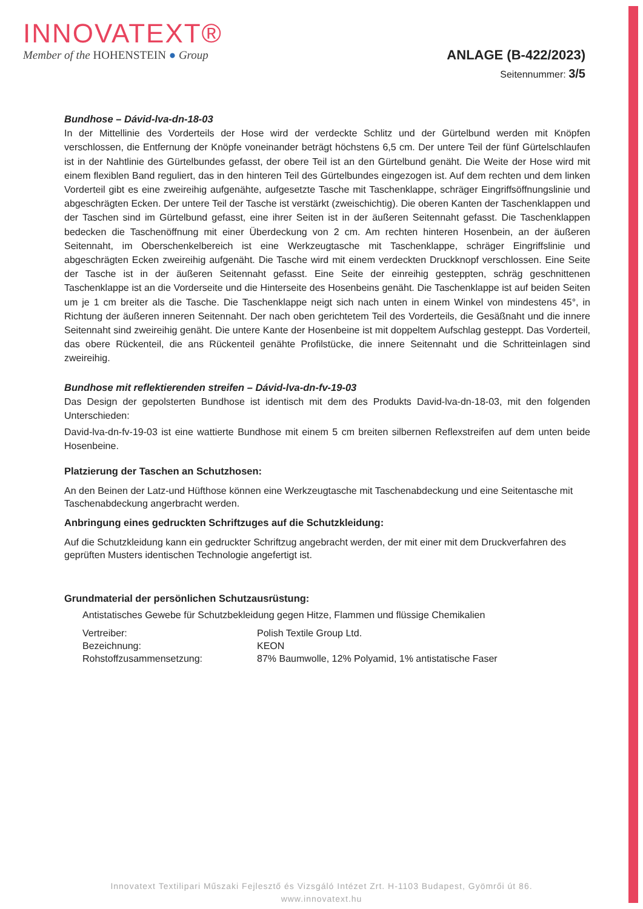INNOVATEXT®
Member of the HOHENSTEIN ● Group
ANLAGE (B-422/2023)
Seitennummer: 3/5
Bundhose – Dávid-lva-dn-18-03
In der Mittellinie des Vorderteils der Hose wird der verdeckte Schlitz und der Gürtelbund werden mit Knöpfen verschlossen, die Entfernung der Knöpfe voneinander beträgt höchstens 6,5 cm. Der untere Teil der fünf Gürtelschlaufen ist in der Nahtlinie des Gürtelbundes gefasst, der obere Teil ist an den Gürtelbund genäht. Die Weite der Hose wird mit einem flexiblen Band reguliert, das in den hinteren Teil des Gürtelbundes eingezogen ist. Auf dem rechten und dem linken Vorderteil gibt es eine zweireihig aufgenähte, aufgesetzte Tasche mit Taschenklappe, schräger Eingriffsöffnungslinie und abgeschrägten Ecken. Der untere Teil der Tasche ist verstärkt (zweischichtig). Die oberen Kanten der Taschenklappen und der Taschen sind im Gürtelbund gefasst, eine ihrer Seiten ist in der äußeren Seitennaht gefasst. Die Taschenklappen bedecken die Taschenöffnung mit einer Überdeckung von 2 cm. Am rechten hinteren Hosenbein, an der äußeren Seitennaht, im Oberschenkelbereich ist eine Werkzeugtasche mit Taschenklappe, schräger Eingriffslinie und abgeschrägten Ecken zweireihig aufgenäht. Die Tasche wird mit einem verdeckten Druckknopf verschlossen. Eine Seite der Tasche ist in der äußeren Seitennaht gefasst. Eine Seite der einreihig gesteppten, schräg geschnittenen Taschenklappe ist an die Vorderseite und die Hinterseite des Hosenbeins genäht. Die Taschenklappe ist auf beiden Seiten um je 1 cm breiter als die Tasche. Die Taschenklappe neigt sich nach unten in einem Winkel von mindestens 45°, in Richtung der äußeren inneren Seitennaht. Der nach oben gerichtetem Teil des Vorderteils, die Gesäßnaht und die innere Seitennaht sind zweireihig genäht. Die untere Kante der Hosenbeine ist mit doppeltem Aufschlag gesteppt. Das Vorderteil, das obere Rückenteil, die ans Rückenteil genähte Profilstücke, die innere Seitennaht und die Schritteinlagen sind zweireihig.
Bundhose mit reflektierenden streifen – Dávid-lva-dn-fv-19-03
Das Design der gepolsterten Bundhose ist identisch mit dem des Produkts David-lva-dn-18-03, mit den folgenden Unterschieden:
David-lva-dn-fv-19-03 ist eine wattierte Bundhose mit einem 5 cm breiten silbernen Reflexstreifen auf dem unten beide Hosenbeine.
Platzierung der Taschen an Schutzhosen:
An den Beinen der Latz-und Hüfthose können eine Werkzeugtasche mit Taschenabdeckung und eine Seitentasche mit Taschenabdeckung angerbracht werden.
Anbringung eines gedruckten Schriftzuges auf die Schutzkleidung:
Auf die Schutzkleidung kann ein gedruckter Schriftzug angebracht werden, der mit einer mit dem Druckverfahren des geprüften Musters identischen Technologie angefertigt ist.
Grundmaterial der persönlichen Schutzausrüstung:
Antistatisches Gewebe für Schutzbekleidung gegen Hitze, Flammen und flüssige Chemikalien
| Vertreiber: | Polish Textile Group Ltd. |
| Bezeichnung: | KEON |
| Rohstoffzusammensetzung: | 87% Baumwolle, 12% Polyamid, 1% antistatische Faser |
Innovatext Textilipari Műszaki Fejlesztő és Vizsgáló Intézet Zrt. H-1103 Budapest, Gyömrői út 86.
www.innovatext.hu